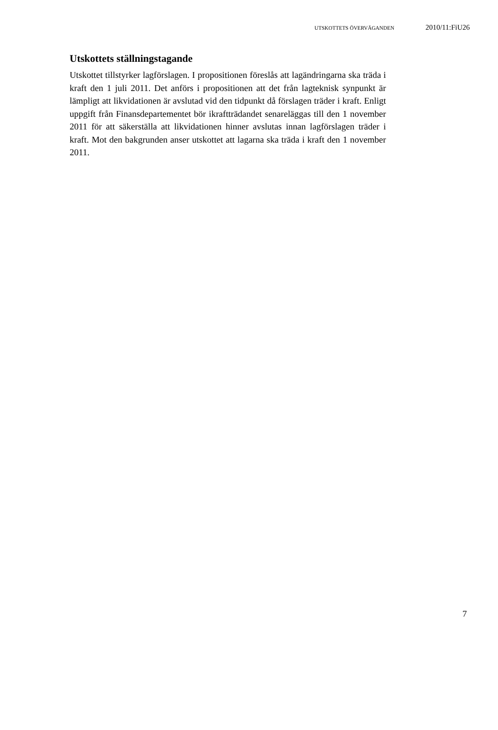UTSKOTTETS ÖVERVÄGANDEN 2010/11:FiU26
Utskottets ställningstagande
Utskottet tillstyrker lagförslagen. I propositionen föreslås att lagändringarna ska träda i kraft den 1 juli 2011. Det anförs i propositionen att det från lagteknisk synpunkt är lämpligt att likvidationen är avslutad vid den tidpunkt då förslagen träder i kraft. Enligt uppgift från Finansdepartementet bör ikraftträdandet senareläggas till den 1 november 2011 för att säkerställa att likvidationen hinner avslutas innan lagförslagen träder i kraft. Mot den bakgrunden anser utskottet att lagarna ska träda i kraft den 1 november 2011.
7